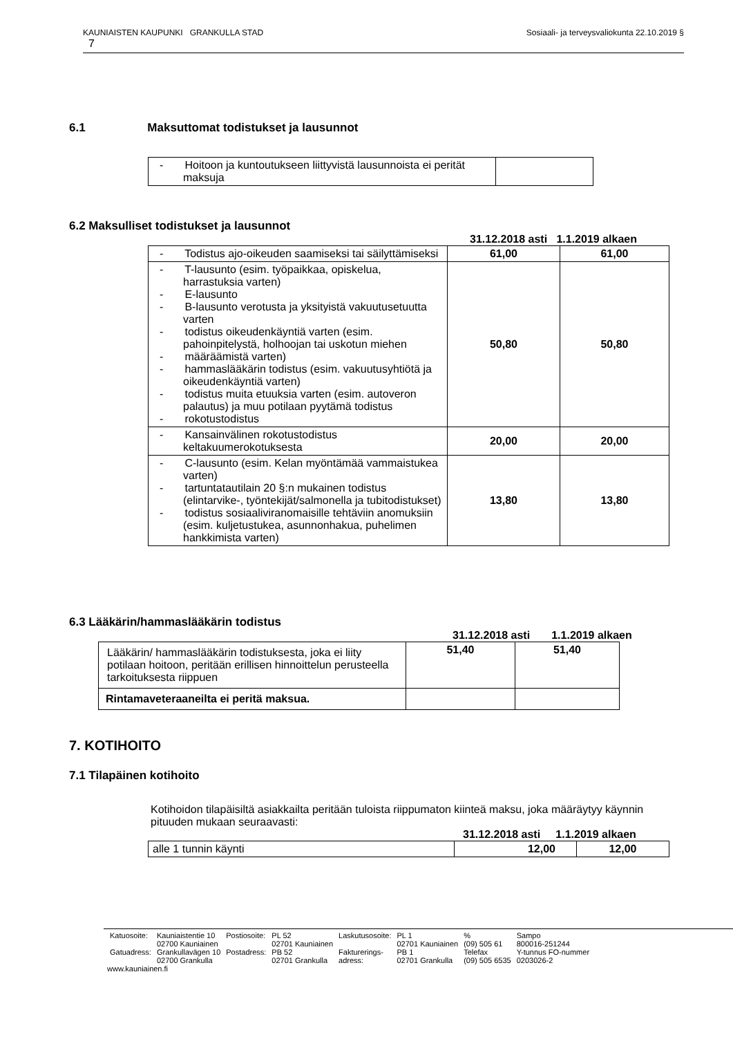Sosiaali- ja terveysvaliokunta 22.10.2019 § KAUNIAISTEN KAUPUNKI GRANKULLA STAD
7
6.1 Maksuttomat todistukset ja lausunnot
| - Hoitoon ja kuntoutukseen liittyvistä lausunnoista ei perität maksuja | |
6.2 Maksulliset todistukset ja lausunnot
31.12.2018 asti 1.1.2019 alkaen
| - Todistus ajo-oikeuden saamiseksi tai säilyttämiseksi | 61,00 | 61,00 |
| - T-lausunto (esim. työpaikkaa, opiskelua, harrastuksia varten) - E-lausunto - B-lausunto verotusta ja yksityistä vakuutusetuutta varten - todistus oikeudenkäyntiä varten (esim. pahoinpitelystä, holhoojan tai uskotun miehen - määräämistä varten) - hammaslääkärin todistus (esim. vakuutusyhtiötä ja oikeudenkäyntiä varten) - todistus muita etuuksia varten (esim. autoveron palautus) ja muu potilaan pyytämä todistus - rokotustodistus | 50,80 | 50,80 |
| - Kansainvälinen rokotustodistus keltakuumerokotuksesta | 20,00 | 20,00 |
| - C-lausunto (esim. Kelan myöntämää vammaistukea varten) - tartuntatautilain 20 §:n mukainen todistus (elintarvike-, työntekijät/salmonella ja tubitodistukset) - todistus sosiaaliviranomaisille tehtäviin anomuksiin (esim. kuljetustukea, asunnonhakua, puhelimen hankkimista varten) | 13,80 | 13,80 |
6.3 Lääkärin/hammaslääkärin todistus
31.12.2018 asti 1.1.2019 alkaen
| Lääkärin/ hammaslääkärin todistuksesta, joka ei liity potilaan hoitoon, peritään erillisen hinnoittelun perusteella tarkoituksesta riippuen | 51,40 | 51,40 |
| Rintamaveteraaneilta ei peritä maksua. | | |
7. KOTIHOITO
7.1 Tilapäinen kotihoito
Kotihoidon tilapäisiltä asiakkailta peritään tuloista riippumaton kiinteä maksu, joka määräytyy käynnin pituuden mukaan seuraavasti:
31.12.2018 asti 1.1.2019 alkaen
| alle 1 tunnin käynti | 12,00 | 12,00 |
| Katuosoite: | Kauniaistentie 10 02700 Kauniainen | Postiosoite: | PL 52 02701 Kauniainen | Laskutusosoite: | PL 1 02701 Kauniainen | % (09) 505 61 | Sampo 800016-251244 |
| Gatuadress: | Grankullavägen 10 02700 Grankulla | Postadress: | PB 52 02701 Grankulla | Fakturerings- adress: | PB 1 02701 Grankulla | Telefax (09) 505 6535 | Y-tunnus FO-nummer 0203026-2 |
www.kauniainen.fi